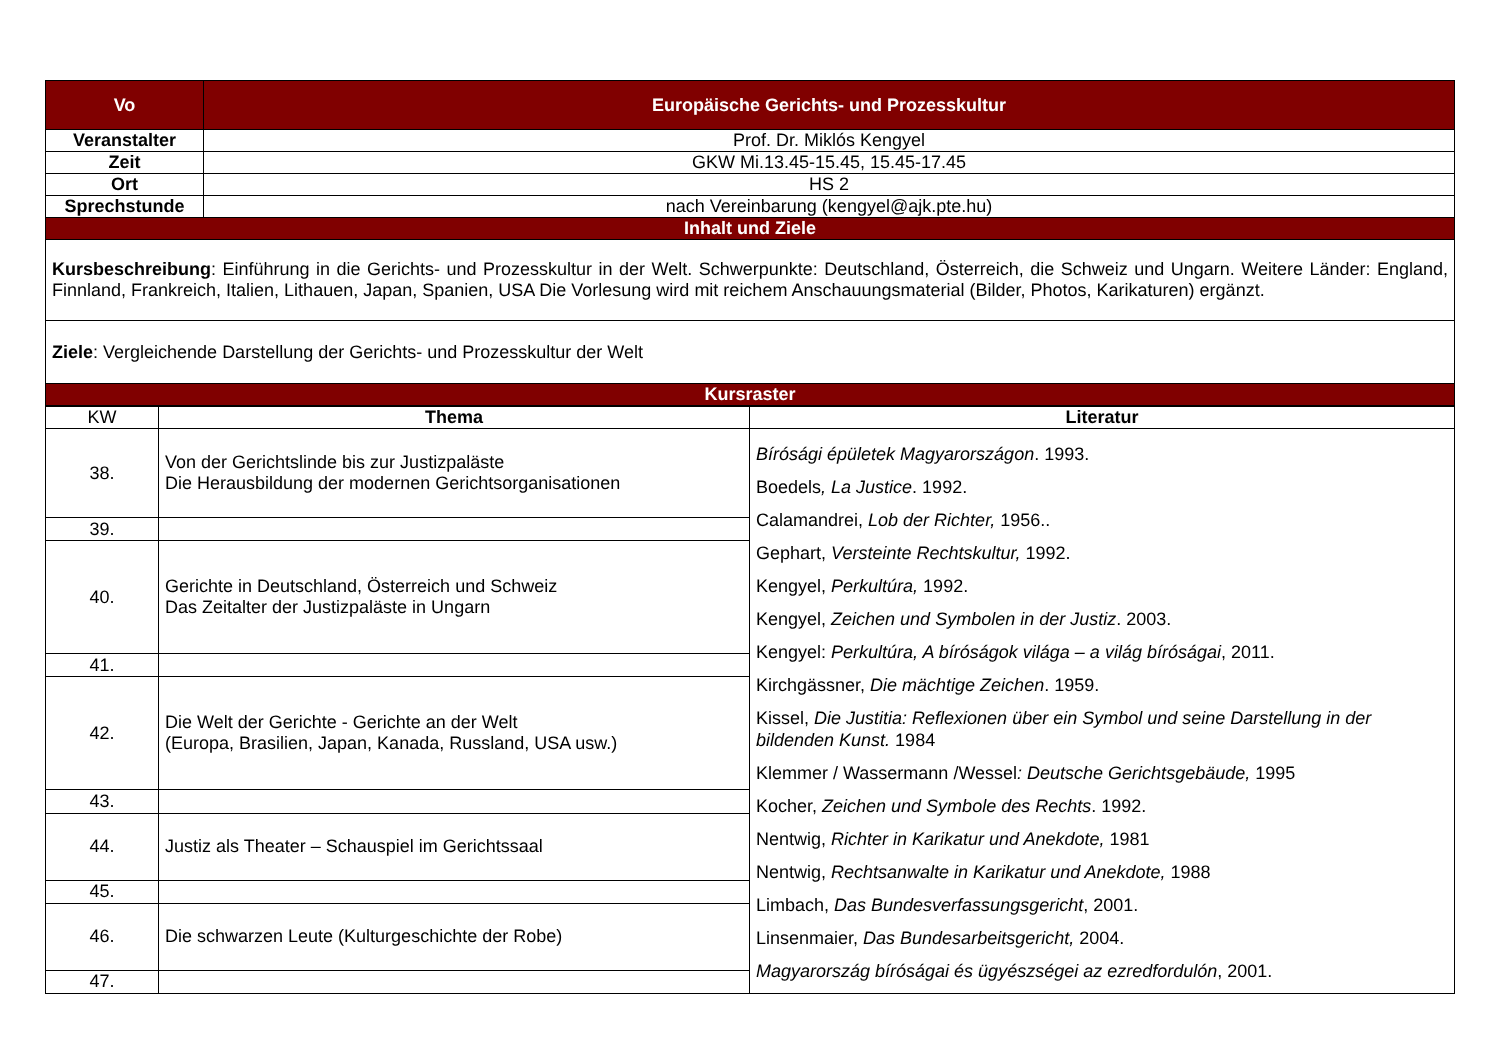| Vo | Europäische Gerichts- und Prozesskultur |
| Veranstalter | Prof. Dr. Miklós Kengyel |
| Zeit | GKW Mi.13.45-15.45, 15.45-17.45 |
| Ort | HS 2 |
| Sprechstunde | nach Vereinbarung (kengyel@ajk.pte.hu) |
| Inhalt und Ziele | |
| Kursbeschreibung : Einführung in die Gerichts- und Prozesskultur in der Welt. Schwerpunkte: Deutschland, Österreich, die Schweiz und Ungarn. Weitere Länder: England, Finnland, Frankreich, Italien, Lithauen, Japan, Spanien, USA Die Vorlesung wird mit reichem Anschauungsmaterial (Bilder, Photos, Karikaturen) ergänzt. | |
| Ziele : Vergleichende Darstellung der Gerichts- und Prozesskultur der Welt | |
| Kursraster | |
| KW | Thema | Literatur |
| 38. | Von der Gerichtslinde bis zur Justizpaläste Die Herausbildung der modernen Gerichtsorganisationen | Bírósági épületek Magyarországon . 1993. Boedels , La Justice . 1992. Calamandrei, Lob der Richter, 1956.. Gephart, Versteinte Rechtskultur, 1992. Kengyel, Perkultúra, 1992. Kengyel, Zeichen und Symbolen in der Justiz . 2003. Kengyel: Perkultúra, A bíróságok világa – a világ bíróságai , 2011. Kirchgässner, Die mächtige Zeichen . 1959. Kissel, Die Justitia: Reflexionen über ein Symbol und seine Darstellung in der bildenden Kunst. 1984 Klemmer / Wassermann /Wessel : Deutsche Gerichtsgebäude, 1995 Kocher, Zeichen und Symbole des Rechts . 1992. Nentwig, Richter in Karikatur und Anekdote, 1981 Nentwig, Rechtsanwalte in Karikatur und Anekdote, 1988 Limbach, Das Bundesverfassungsgericht , 2001. Linsenmaier, Das Bundesarbeitsgericht, 2004. Magyarország bíróságai és ügyészségei az ezredfordulón , 2001. |
| 39. | | |
| 40. | Gerichte in Deutschland, Österreich und Schweiz Das Zeitalter der Justizpaläste in Ungarn | |
| 41. | | |
| 42. | Die Welt der Gerichte - Gerichte an der Welt (Europa, Brasilien, Japan, Kanada, Russland, USA usw.) | |
| 43. | | |
| 44. | Justiz als Theater – Schauspiel im Gerichtssaal | |
| 45. | | |
| 46. | Die schwarzen Leute (Kulturgeschichte der Robe) | |
| 47. | | |